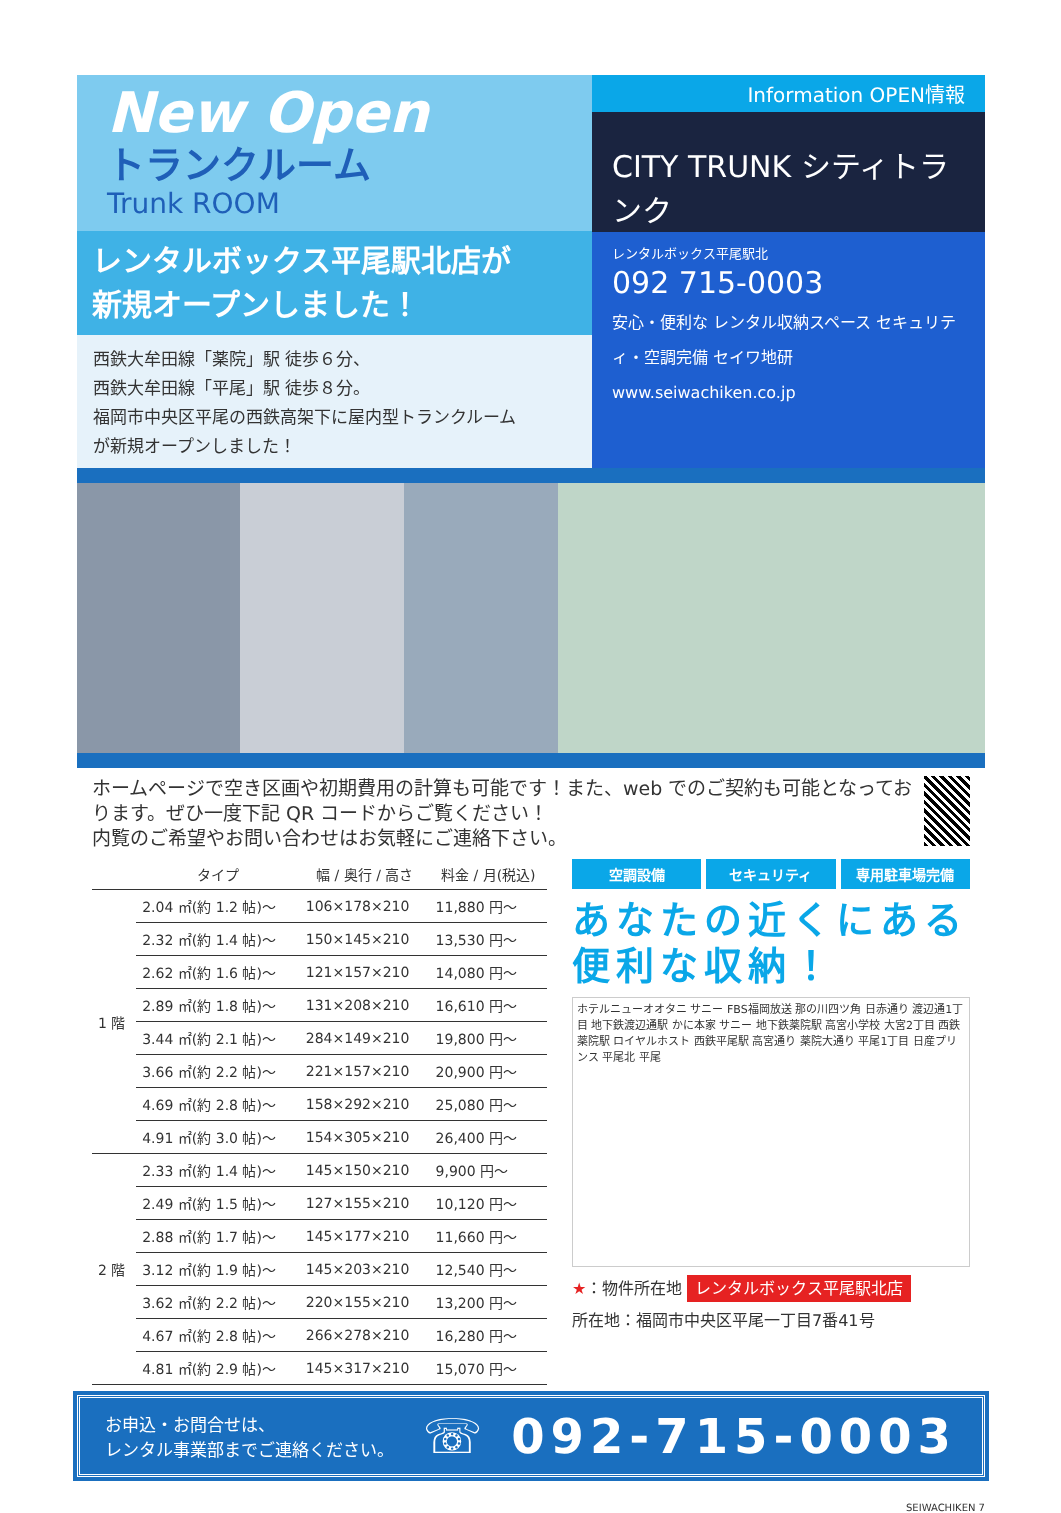New Open
トランクルーム
Trunk ROOM
レンタルボックス平尾駅北店が
新規オープンしました！
西鉄大牟田線「薬院」駅 徒歩６分、
西鉄大牟田線「平尾」駅 徒歩８分。
福岡市中央区平尾の西鉄高架下に屋内型トランクルーム
が新規オープンしました！
Information OPEN情報
CITY TRUNK シティトランク
レンタルボックス平尾駅北
092 715-0003
安心・便利な レンタル収納スペース セキュリティ・空調完備 セイワ地研 www.seiwachiken.co.jp
ホームページで空き区画や初期費用の計算も可能です！また、web でのご契約も可能となっております。ぜひ一度下記 QR コードからご覧ください！
内覧のご希望やお問い合わせはお気軽にご連絡下さい。
| | タイプ | 幅 / 奥行 / 高さ | 料金 / 月(税込) |
| --- | --- | --- | --- |
| 1 階 | 2.04 ㎡(約 1.2 帖)～ | 106×178×210 | 11,880 円～ |
| | 2.32 ㎡(約 1.4 帖)～ | 150×145×210 | 13,530 円～ |
| | 2.62 ㎡(約 1.6 帖)～ | 121×157×210 | 14,080 円～ |
| | 2.89 ㎡(約 1.8 帖)～ | 131×208×210 | 16,610 円～ |
| | 3.44 ㎡(約 2.1 帖)～ | 284×149×210 | 19,800 円～ |
| | 3.66 ㎡(約 2.2 帖)～ | 221×157×210 | 20,900 円～ |
| | 4.69 ㎡(約 2.8 帖)～ | 158×292×210 | 25,080 円～ |
| | 4.91 ㎡(約 3.0 帖)～ | 154×305×210 | 26,400 円～ |
| 2 階 | 2.33 ㎡(約 1.4 帖)～ | 145×150×210 | 9,900 円～ |
| | 2.49 ㎡(約 1.5 帖)～ | 127×155×210 | 10,120 円～ |
| | 2.88 ㎡(約 1.7 帖)～ | 145×177×210 | 11,660 円～ |
| | 3.12 ㎡(約 1.9 帖)～ | 145×203×210 | 12,540 円～ |
| | 3.62 ㎡(約 2.2 帖)～ | 220×155×210 | 13,200 円～ |
| | 4.67 ㎡(約 2.8 帖)～ | 266×278×210 | 16,280 円～ |
| | 4.81 ㎡(約 2.9 帖)～ | 145×317×210 | 15,070 円～ |
空調設備 セキュリティ 専用駐車場完備
あなたの近くにある
便利な収納！
ホテルニューオオタニ サニー FBS福岡放送 那の川四ツ角 日赤通り 渡辺通1丁目 地下鉄渡辺通駅 かに本家 サニー 地下鉄薬院駅 高宮小学校 大宮2丁目 西鉄薬院駅 ロイヤルホスト 西鉄平尾駅 高宮通り 薬院大通り 平尾1丁目 日産プリンス 平尾北 平尾
★：物件所在地 レンタルボックス平尾駅北店
所在地：福岡市中央区平尾一丁目7番41号
お申込・お問合せは、
レンタル事業部までご連絡ください。
☏ 092-715-0003
SEIWACHIKEN 7